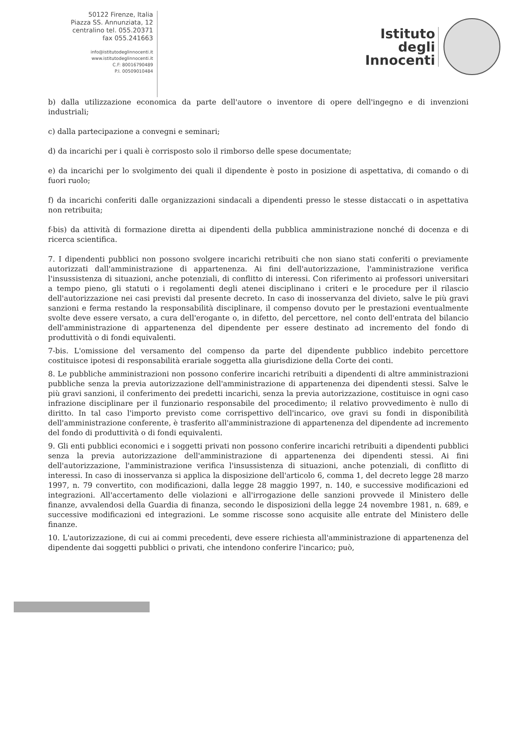50122 Firenze, Italia
Piazza SS. Annunziata, 12
centralino tel. 055.20371
fax 055.241663
info@istitutodeglinnocenti.it
www.istitutodeglinnocenti.it
C.F: 80016790489
P.I. 00509010484
Istituto
degli
Innocenti
b) dalla utilizzazione economica da parte dell'autore o inventore di opere dell'ingegno e di invenzioni industriali;
c) dalla partecipazione a convegni e seminari;
d) da incarichi per i quali è corrisposto solo il rimborso delle spese documentate;
e) da incarichi per lo svolgimento dei quali il dipendente è posto in posizione di aspettativa, di comando o di fuori ruolo;
f) da incarichi conferiti dalle organizzazioni sindacali a dipendenti presso le stesse distaccati o in aspettativa non retribuita;
f-bis) da attività di formazione diretta ai dipendenti della pubblica amministrazione nonché di docenza e di ricerca scientifica.
7. I dipendenti pubblici non possono svolgere incarichi retribuiti che non siano stati conferiti o previamente autorizzati dall'amministrazione di appartenenza. Ai fini dell'autorizzazione, l'amministrazione verifica l'insussistenza di situazioni, anche potenziali, di conflitto di interessi. Con riferimento ai professori universitari a tempo pieno, gli statuti o i regolamenti degli atenei disciplinano i criteri e le procedure per il rilascio dell'autorizzazione nei casi previsti dal presente decreto. In caso di inosservanza del divieto, salve le più gravi sanzioni e ferma restando la responsabilità disciplinare, il compenso dovuto per le prestazioni eventualmente svolte deve essere versato, a cura dell'erogante o, in difetto, del percettore, nel conto dell'entrata del bilancio dell'amministrazione di appartenenza del dipendente per essere destinato ad incremento del fondo di produttività o di fondi equivalenti.
7-bis. L'omissione del versamento del compenso da parte del dipendente pubblico indebito percettore costituisce ipotesi di responsabilità erariale soggetta alla giurisdizione della Corte dei conti.
8. Le pubbliche amministrazioni non possono conferire incarichi retribuiti a dipendenti di altre amministrazioni pubbliche senza la previa autorizzazione dell'amministrazione di appartenenza dei dipendenti stessi. Salve le più gravi sanzioni, il conferimento dei predetti incarichi, senza la previa autorizzazione, costituisce in ogni caso infrazione disciplinare per il funzionario responsabile del procedimento; il relativo provvedimento è nullo di diritto. In tal caso l'importo previsto come corrispettivo dell'incarico, ove gravi su fondi in disponibilità dell'amministrazione conferente, è trasferito all'amministrazione di appartenenza del dipendente ad incremento del fondo di produttività o di fondi equivalenti.
9. Gli enti pubblici economici e i soggetti privati non possono conferire incarichi retribuiti a dipendenti pubblici senza la previa autorizzazione dell'amministrazione di appartenenza dei dipendenti stessi. Ai fini dell'autorizzazione, l'amministrazione verifica l'insussistenza di situazioni, anche potenziali, di conflitto di interessi. In caso di inosservanza si applica la disposizione dell'articolo 6, comma 1, del decreto legge 28 marzo 1997, n. 79 convertito, con modificazioni, dalla legge 28 maggio 1997, n. 140, e successive modificazioni ed integrazioni. All'accertamento delle violazioni e all'irrogazione delle sanzioni provvede il Ministero delle finanze, avvalendosi della Guardia di finanza, secondo le disposizioni della legge 24 novembre 1981, n. 689, e successive modificazioni ed integrazioni. Le somme riscosse sono acquisite alle entrate del Ministero delle finanze.
10. L'autorizzazione, di cui ai commi precedenti, deve essere richiesta all'amministrazione di appartenenza del dipendente dai soggetti pubblici o privati, che intendono conferire l'incarico; può,